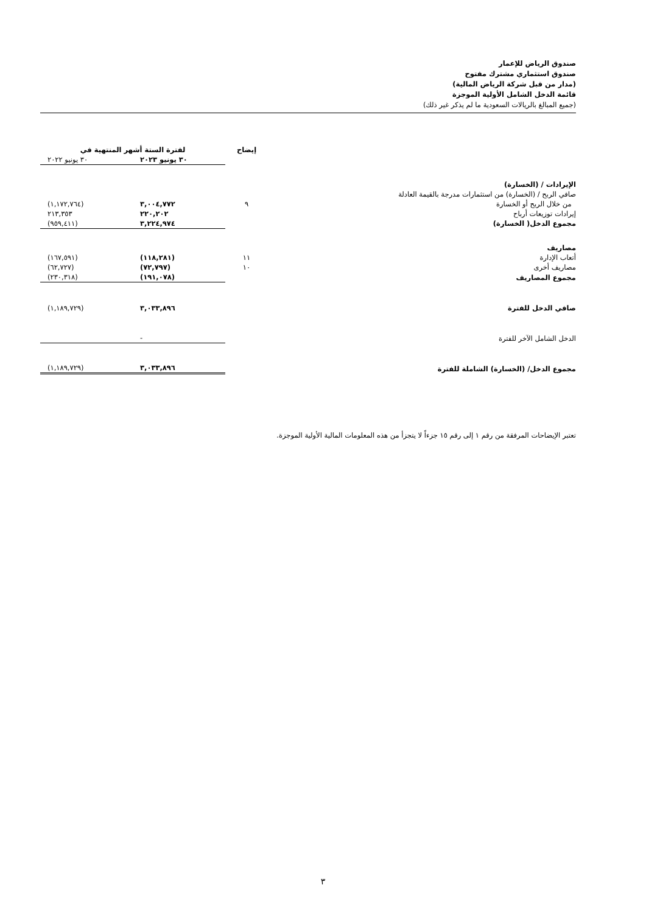صندوق الرياض للإعمار
صندوق استثماري مشترك مفتوح
(مدار من قبل شركة الرياض المالية)
قائمة الدخل الشامل الأولية الموجزة
(جميع المبالغ بالريالات السعودية ما لم يذكر غير ذلك)
| | إيضاح | لفترة الستة أشهر المنتهية في | |
| --- | --- | --- | --- |
| | | ٣٠ يونيو ٢٠٢٣ | ٣٠ يونيو ٢٠٢٢ |
| الإيرادات / (الخسارة) | | | |
| صافي الربح / (الخسارة) من استثمارات مدرجة بالقيمة العادلة من خلال الربح أو الخسارة | ٩ | ٣,٠٠٤,٧٧٢ | (١,١٧٢,٧٦٤) |
| إيرادات توزيعات أرباح | | ٢٢٠,٢٠٢ | ٢١٣,٣٥٣ |
| مجموع الدخل( الخسارة) | | ٣,٢٢٤,٩٧٤ | (٩٥٩,٤١١) |
| مصاريف | | | |
| أتعاب الإدارة | ١١ | (١١٨,٢٨١) | (١٦٧,٥٩١) |
| مصاريف أخرى | ١٠ | (٧٢,٧٩٧) | (٦٢,٧٢٧) |
| مجموع المصاريف | | (١٩١,٠٧٨) | (٢٣٠,٣١٨) |
| صافي الدخل للفترة | | ٣,٠٣٣,٨٩٦ | (١,١٨٩,٧٢٩) |
| الدخل الشامل الآخر للفترة | | - | |
| مجموع الدخل/ (الخسارة) الشاملة للفترة | | ٣,٠٣٣,٨٩٦ | (١,١٨٩,٧٢٩) |
تعتبر الإيضاحات المرفقة من رقم ١ إلى رقم ١٥ جزءاً لا يتجزأ من هذه المعلومات المالية الأولية الموجزة.
٣